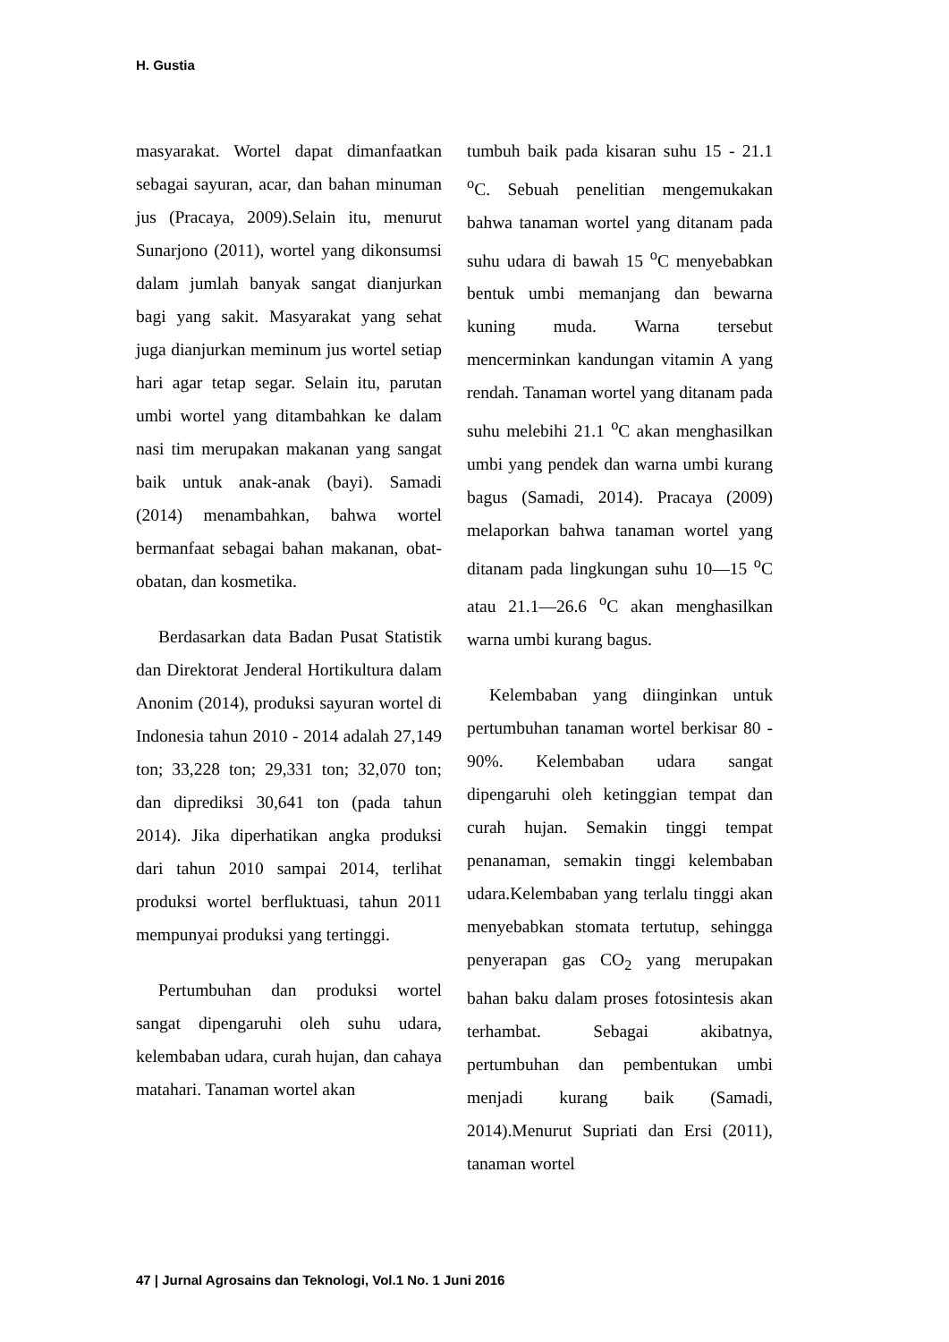H. Gustia
masyarakat. Wortel dapat dimanfaatkan sebagai sayuran, acar, dan bahan minuman jus (Pracaya, 2009).Selain itu, menurut Sunarjono (2011), wortel yang dikonsumsi dalam jumlah banyak sangat dianjurkan bagi yang sakit. Masyarakat yang sehat juga dianjurkan meminum jus wortel setiap hari agar tetap segar. Selain itu, parutan umbi wortel yang ditambahkan ke dalam nasi tim merupakan makanan yang sangat baik untuk anak-anak (bayi). Samadi (2014) menambahkan, bahwa wortel bermanfaat sebagai bahan makanan, obat-obatan, dan kosmetika.
Berdasarkan data Badan Pusat Statistik dan Direktorat Jenderal Hortikultura dalam Anonim (2014), produksi sayuran wortel di Indonesia tahun 2010 - 2014 adalah 27,149 ton; 33,228 ton; 29,331 ton; 32,070 ton; dan diprediksi 30,641 ton (pada tahun 2014). Jika diperhatikan angka produksi dari tahun 2010 sampai 2014, terlihat produksi wortel berfluktuasi, tahun 2011 mempunyai produksi yang tertinggi.
Pertumbuhan dan produksi wortel sangat dipengaruhi oleh suhu udara, kelembaban udara, curah hujan, dan cahaya matahari. Tanaman wortel akan
tumbuh baik pada kisaran suhu 15 - 21.1 <sup>o</sup>C. Sebuah penelitian mengemukakan bahwa tanaman wortel yang ditanam pada suhu udara di bawah 15 <sup>o</sup>C menyebabkan bentuk umbi memanjang dan bewarna kuning muda. Warna tersebut mencerminkan kandungan vitamin A yang rendah. Tanaman wortel yang ditanam pada suhu melebihi 21.1 <sup>o</sup>C akan menghasilkan umbi yang pendek dan warna umbi kurang bagus (Samadi, 2014). Pracaya (2009) melaporkan bahwa tanaman wortel yang ditanam pada lingkungan suhu 10—15 <sup>o</sup>C atau 21.1—26.6 <sup>o</sup>C akan menghasilkan warna umbi kurang bagus.
Kelembaban yang diinginkan untuk pertumbuhan tanaman wortel berkisar 80 - 90%. Kelembaban udara sangat dipengaruhi oleh ketinggian tempat dan curah hujan. Semakin tinggi tempat penanaman, semakin tinggi kelembaban udara.Kelembaban yang terlalu tinggi akan menyebabkan stomata tertutup, sehingga penyerapan gas CO<sub>2</sub> yang merupakan bahan baku dalam proses fotosintesis akan terhambat. Sebagai akibatnya, pertumbuhan dan pembentukan umbi menjadi kurang baik (Samadi, 2014).Menurut Supriati dan Ersi (2011), tanaman wortel
47 | Jurnal Agrosains dan Teknologi, Vol.1 No. 1 Juni 2016